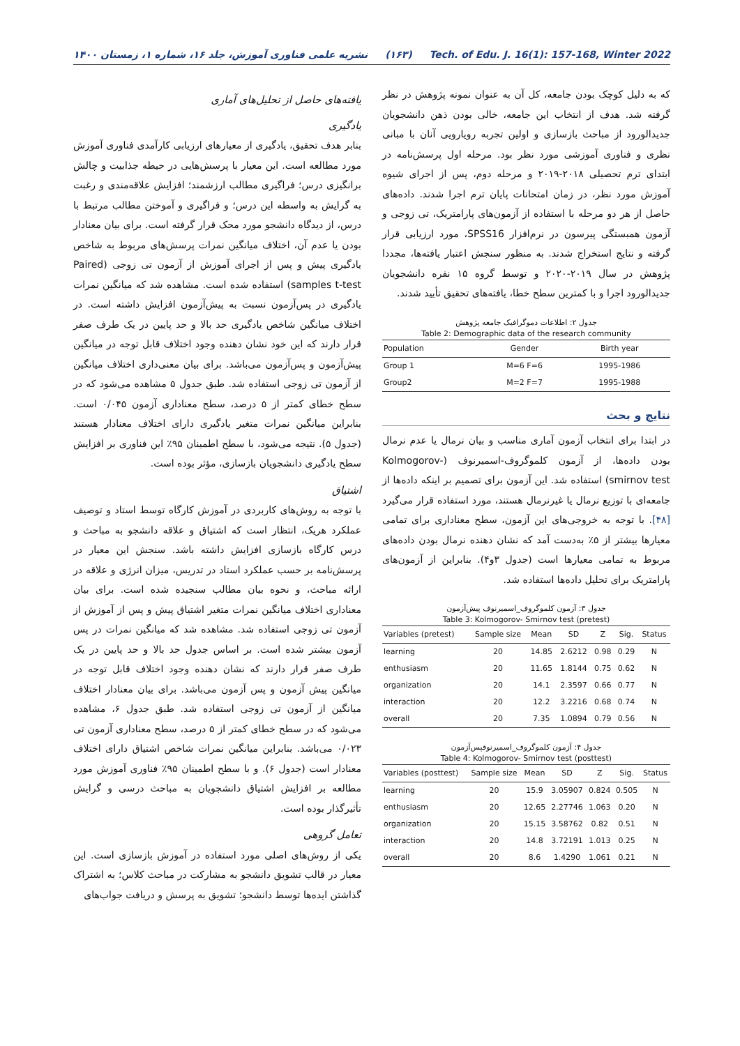نشریه علمی فناوری آموزش، جلد ۱۶، شماره ۱، زمستان ۱۴۰۰ (۱۶۳) Tech. of Edu. J. 16(1): 157-168, Winter 2022
که به دلیل کوچک بودن جامعه، کل آن به عنوان نمونه پژوهش در نظر گرفته شد. هدف از انتخاب این جامعه، خالی بودن ذهن دانشجویان جدیدالورود از مباحث بازسازی و اولین تجربه رویارویی آنان با مبانی نظری و فناوری آموزشی مورد نظر بود. مرحله اول پرسش‌نامه در ابتدای ترم تحصیلی ۲۰۱۸-۲۰۱۹ و مرحله دوم، پس از اجرای شیوه آموزش مورد نظر، در زمان امتحانات پایان ترم اجرا شدند. داده‌های حاصل از هر دو مرحله با استفاده از آزمون‌های پارامتریک، تی زوجی و آزمون همبستگی پیرسون در نرم‌افزار SPSS16، مورد ارزیابی قرار گرفته و نتایج استخراج شدند. به منظور سنجش اعتبار یافته‌ها، مجددا پژوهش در سال ۲۰۱۹-۲۰۲۰ و توسط گروه ۱۵ نفره دانشجویان جدیدالورود اجرا و با کمترین سطح خطا، یافته‌های تحقیق تأیید شدند.
جدول ۲: اطلاعات دموگرافیک جامعه پژوهش
Table 2: Demographic data of the research community
| Population | Gender | Birth year |
| --- | --- | --- |
| Group 1 | M=6 F=6 | 1995-1986 |
| Group2 | M=2 F=7 | 1995-1988 |
نتایج و بحث
در ابتدا برای انتخاب آزمون آماری مناسب و بیان نرمال یا عدم نرمال بودن داده‌ها، از آزمون کلموگروف-اسمیرنوف (Kolmogorov- smirnov test) استفاده شد. این آزمون برای تصمیم بر اینکه داده‌ها از جامعه‌ای با توزیع نرمال یا غیرنرمال هستند، مورد استفاده قرار می‌گیرد [۴۸]. با توجه به خروجی‌های این آزمون، سطح معناداری برای تمامی معیارها بیشتر از ۵٪ به‌دست آمد که نشان دهنده نرمال بودن داده‌های مربوط به تمامی معیارها است (جدول ۳و۴). بنابراین از آزمون‌های پارامتریک برای تحلیل داده‌ها استفاده شد.
جدول ۳: آزمون کلموگروف_اسمیرنوف پیش‌آزمون
Table 3: Kolmogorov- Smirnov test (pretest)
| Variables (pretest) | Sample size | Mean | SD | Z | Sig. | Status |
| --- | --- | --- | --- | --- | --- | --- |
| learning | 20 | 14.85 | 2.6212 | 0.98 | 0.29 | N |
| enthusiasm | 20 | 11.65 | 1.8144 | 0.75 | 0.62 | N |
| organization | 20 | 14.1 | 2.3597 | 0.66 | 0.77 | N |
| interaction | 20 | 12.2 | 3.2216 | 0.68 | 0.74 | N |
| overall | 20 | 7.35 | 1.0894 | 0.79 | 0.56 | N |
جدول ۴: آزمون کلموگروف_اسمیرنوفپس‌آزمون
Table 4: Kolmogorov- Smirnov test (posttest)
| Variables (posttest) | Sample size | Mean | SD | Z | Sig. | Status |
| --- | --- | --- | --- | --- | --- | --- |
| learning | 20 | 15.9 | 3.05907 | 0.824 | 0.505 | N |
| enthusiasm | 20 | 12.65 | 2.27746 | 1.063 | 0.20 | N |
| organization | 20 | 15.15 | 3.58762 | 0.82 | 0.51 | N |
| interaction | 20 | 14.8 | 3.72191 | 1.013 | 0.25 | N |
| overall | 20 | 8.6 | 1.4290 | 1.061 | 0.21 | N |
یافته‌های حاصل از تحلیل‌های آماری
یادگیری
بنابر هدف تحقیق، یادگیری از معیارهای ارزیابی کارآمدی فناوری آموزش مورد مطالعه است. این معیار با پرسش‌هایی در حیطه جذابیت و چالش برانگیزی درس؛ فراگیری مطالب ارزشمند؛ افزایش علاقه‌مندی و رغبت به گرایش به واسطه این درس؛ و فراگیری و آموختن مطالب مرتبط با درس، از دیدگاه دانشجو مورد محک قرار گرفته است. برای بیان معنادار بودن یا عدم آن، اختلاف میانگین نمرات پرسش‌های مربوط به شاخص یادگیری پیش و پس از اجرای آموزش از آزمون تی زوجی (Paired samples t-test) استفاده شده است. مشاهده شد که میانگین نمرات یادگیری در پس‌آزمون نسبت به پیش‌آزمون افزایش داشته است. در اختلاف میانگین شاخص یادگیری حد بالا و حد پایین در یک طرف صفر قرار دارند که این خود نشان دهنده وجود اختلاف قابل توجه در میانگین پیش‌آزمون و پس‌آزمون می‌باشد. برای بیان معنی‌داری اختلاف میانگین از آزمون تی زوجی استفاده شد. طبق جدول ۵ مشاهده می‌شود که در سطح خطای کمتر از ۵ درصد، سطح معناداری آزمون ۰/۰۴۵ است. بنابراین میانگین نمرات متغیر یادگیری دارای اختلاف معنادار هستند (جدول ۵). نتیجه می‌شود، با سطح اطمینان ۹۵٪ این فناوری بر افزایش سطح یادگیری دانشجویان بازسازی، مؤثر بوده است.
اشتیاق
با توجه به روش‌های کاربردی در آموزش کارگاه توسط استاد و توصیف عملکرد هریک، انتظار است که اشتیاق و علاقه دانشجو به مباحث و درس کارگاه بازسازی افزایش داشته باشد. سنجش این معیار در پرسش‌نامه بر حسب عملکرد استاد در تدریس، میزان انرژی و علاقه در ارائه مباحث، و نحوه بیان مطالب سنجیده شده است. برای بیان معناداری اختلاف میانگین نمرات متغیر اشتیاق پیش و پس از آموزش از آزمون تی زوجی استفاده شد. مشاهده شد که میانگین نمرات در پس آزمون بیشتر شده است. بر اساس جدول حد بالا و حد پایین در یک طرف صفر قرار دارند که نشان دهنده وجود اختلاف قابل توجه در میانگین پیش آزمون و پس آزمون می‌باشد. برای بیان معنادار اختلاف میانگین از آزمون تی زوجی استفاده شد. طبق جدول ۶، مشاهده می‌شود که در سطح خطای کمتر از ۵ درصد، سطح معناداری آزمون تی ۰/۰۲۳ می‌باشد. بنابراین میانگین نمرات شاخص اشتیاق دارای اختلاف معنادار است (جدول ۶). و با سطح اطمینان ۹۵٪ فناوری آموزش مورد مطالعه بر افزایش اشتیاق دانشجویان به مباحث درسی و گرایش تأثیرگذار بوده است.
تعامل گروهی
یکی از روش‌های اصلی مورد استفاده در آموزش بازسازی است. این معیار در قالب تشویق دانشجو به مشارکت در مباحث کلاس؛ به اشتراک گذاشتن ایده‌ها توسط دانشجو؛ تشویق به پرسش و دریافت جواب‌های